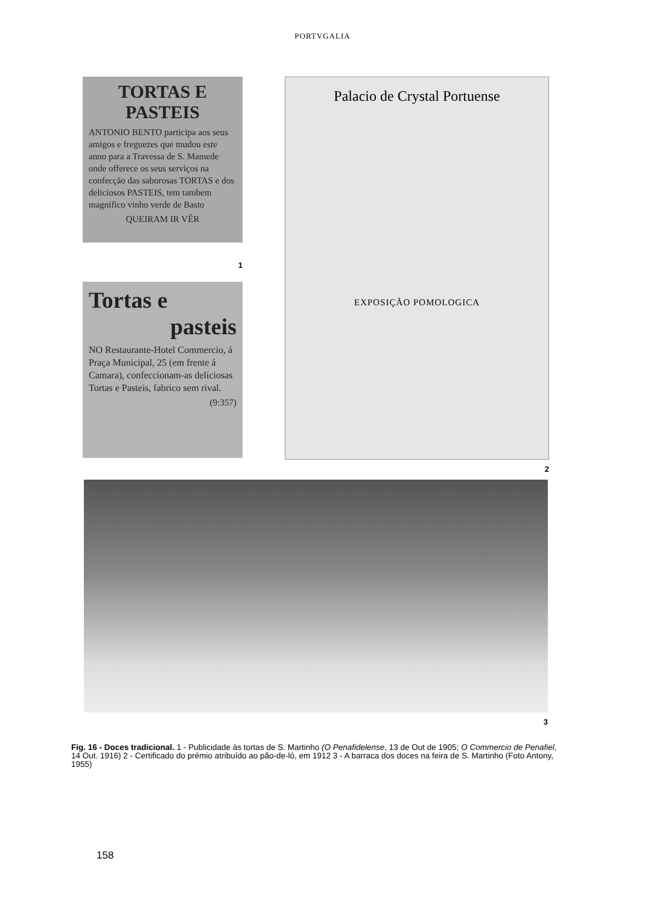PORTVGALIA
TORTAS E PASTEIS
ANTONIO BENTO participa aos seus amigos e freguezes que mudou este anno para a Travessa de S. Mamede onde offerece os seus serviços na confecção das saborosas TORTAS e dos deliciosos PASTEIS, tem tambem magnifico vinho verde de Basto
QUEIRAM IR VÊR
1
Tortas e
pasteis
NO Restaurante-Hotel Commercio, á Praça Municipal, 25 (em frente á Camara), confeccionam-as deliciosas Tortas e Pasteis, fabrico sem rival.
(9:357)
Palacio de Crystal Portuense
EXPOSIÇÃO POMOLOGICA
2
3
Fig. 16 - Doces tradicional. 1 - Publicidade às tortas de S. Martinho (O Penafidelense, 13 de Out de 1905; O Commercio de Penafiel, 14 Out. 1916) 2 - Certificado do prémio atribuído ao pão-de-ló, em 1912 3 - A barraca dos doces na feira de S. Martinho (Foto Antony, 1955)
158